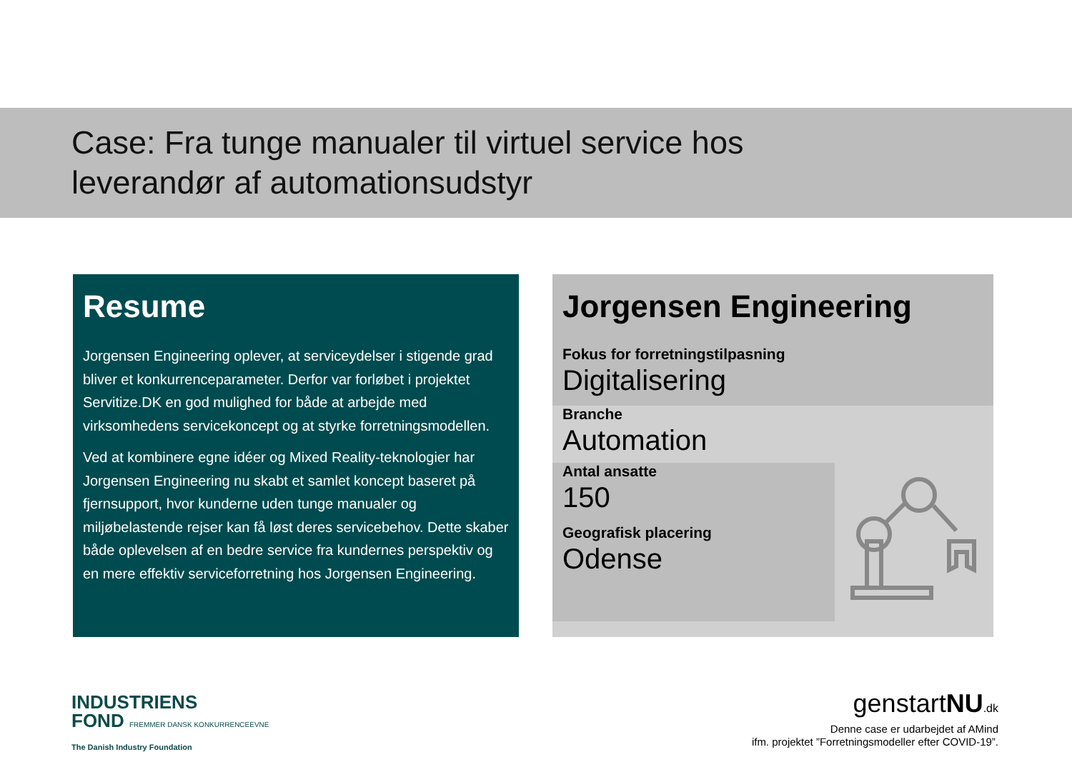Case: Fra tunge manualer til virtuel service hos
leverandør af automationsudstyr
Resume
Jorgensen Engineering oplever, at serviceydelser i stigende grad bliver et konkurrenceparameter. Derfor var forløbet i projektet Servitize.DK en god mulighed for både at arbejde med virksomhedens servicekoncept og at styrke forretningsmodellen.
Ved at kombinere egne idéer og Mixed Reality-teknologier har Jorgensen Engineering nu skabt et samlet koncept baseret på fjernsupport, hvor kunderne uden tunge manualer og miljøbelastende rejser kan få løst deres servicebehov. Dette skaber både oplevelsen af en bedre service fra kundernes perspektiv og en mere effektiv serviceforretning hos Jorgensen Engineering.
Jorgensen Engineering
Fokus for forretningstilpasning
Digitalisering
Branche
Automation
Antal ansatte
150
Geografisk placering
Odense
INDUSTRIENS
FOND FREMMER DANSK KONKURRENCEEVNE
The Danish Industry Foundation
genstartNU.dk
Denne case er udarbejdet af AMind
ifm. projektet ”Forretningsmodeller efter COVID-19”.